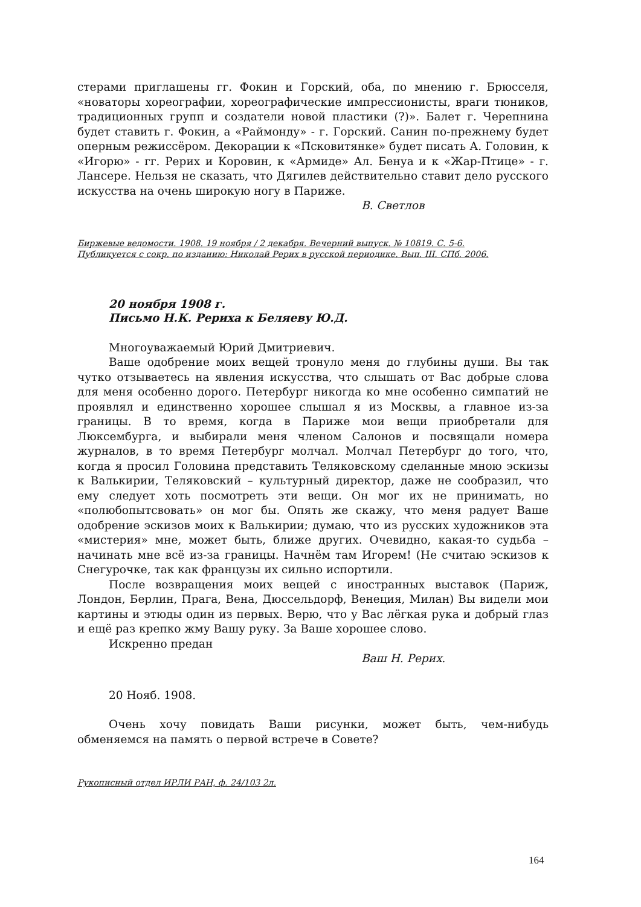стерами приглашены гг. Фокин и Горский, оба, по мнению г. Брюсселя, «новаторы хореографии, хореографические импрессионисты, враги тюников, традиционных групп и создатели новой пластики (?)». Балет г. Черепнина будет ставить г. Фокин, а «Раймонду» - г. Горский. Санин по-прежнему будет оперным режиссёром. Декорации к «Псковитянке» будет писать А. Головин, к «Игорю» - гг. Рерих и Коровин, к «Армиде» Ал. Бенуа и к «Жар-Птице» - г. Лансере. Нельзя не сказать, что Дягилев действительно ставит дело русского искусства на очень широкую ногу в Париже.
В. Светлов
Биржевые ведомости. 1908. 19 ноября / 2 декабря. Вечерний выпуск. № 10819. С. 5-6.
Публикуется с сокр. по изданию: Николай Рерих в русской периодике. Вып. III. СПб. 2006.
20 ноября 1908 г.
Письмо Н.К. Рериха к Беляеву Ю.Д.
Многоуважаемый Юрий Дмитриевич.
Ваше одобрение моих вещей тронуло меня до глубины души. Вы так чутко отзываетесь на явления искусства, что слышать от Вас добрые слова для меня особенно дорого. Петербург никогда ко мне особенно симпатий не проявлял и единственно хорошее слышал я из Москвы, а главное из-за границы. В то время, когда в Париже мои вещи приобретали для Люксембурга, и выбирали меня членом Салонов и посвящали номера журналов, в то время Петербург молчал. Молчал Петербург до того, что, когда я просил Головина представить Теляковскому сделанные мною эскизы к Валькирии, Теляковский – культурный директор, даже не сообразил, что ему следует хоть посмотреть эти вещи. Он мог их не принимать, но «полюбопытсвовать» он мог бы. Опять же скажу, что меня радует Ваше одобрение эскизов моих к Валькирии; думаю, что из русских художников эта «мистерия» мне, может быть, ближе других. Очевидно, какая-то судьба – начинать мне всё из-за границы. Начнём там Игорем! (Не считаю эскизов к Снегурочке, так как французы их сильно испортили.
После возвращения моих вещей с иностранных выставок (Париж, Лондон, Берлин, Прага, Вена, Дюссельдорф, Венеция, Милан) Вы видели мои картины и этюды один из первых. Верю, что у Вас лёгкая рука и добрый глаз и ещё раз крепко жму Вашу руку. За Ваше хорошее слово.
Искренно предан
Ваш Н. Рерих.
20 Нояб. 1908.
Очень хочу повидать Ваши рисунки, может быть, чем-нибудь обменяемся на память о первой встрече в Совете?
Рукописный отдел ИРЛИ РАН, ф. 24/103 2л.
164